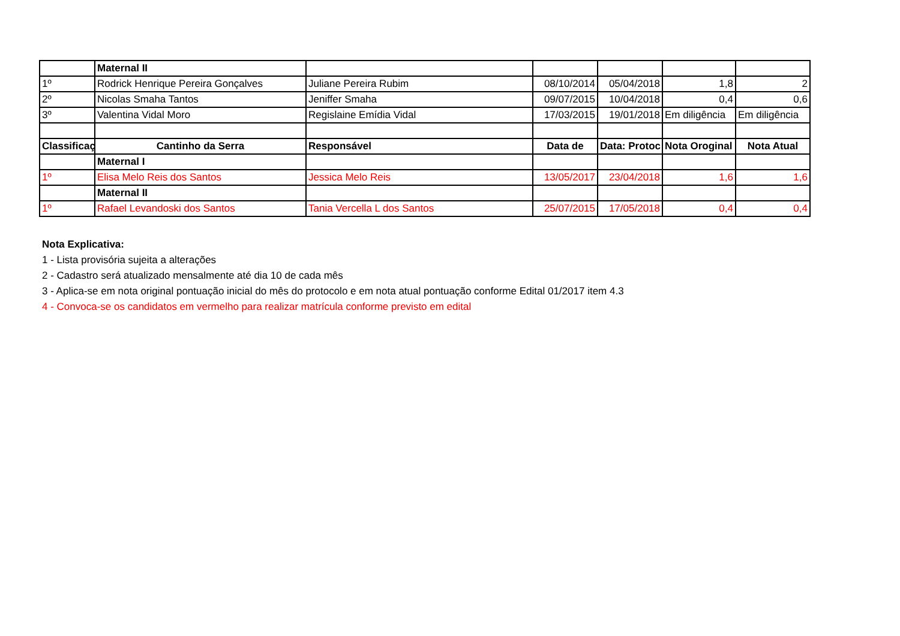| | Maternal II | | | | | |
| 1º | Rodrick Henrique Pereira Gonçalves | Juliane Pereira Rubim | 08/10/2014 | 05/04/2018 | 1,8 | 2 |
| 2º | Nicolas Smaha Tantos | Jeniffer Smaha | 09/07/2015 | 10/04/2018 | 0,4 | 0,6 |
| 3º | Valentina Vidal Moro | Regislaine Emídia Vidal | 17/03/2015 | 19/01/2018 | Em diligência | Em diligência |
| Classificaç | Cantinho da Serra | Responsável | Data de | Data: Protoc | Nota Oroginal | Nota Atual |
| | Maternal I | | | | | |
| 1º | Elisa Melo Reis dos Santos | Jessica Melo Reis | 13/05/2017 | 23/04/2018 | 1,6 | 1,6 |
| | Maternal II | | | | | |
| 1º | Rafael Levandoski dos Santos | Tania Vercella L dos Santos | 25/07/2015 | 17/05/2018 | 0,4 | 0,4 |
Nota Explicativa:
1 - Lista provisória sujeita a alterações
2 - Cadastro será atualizado mensalmente até dia 10 de cada mês
3 - Aplica-se em nota original pontuação inicial do mês do protocolo e em nota atual pontuação conforme Edital 01/2017 item 4.3
4 - Convoca-se os candidatos em vermelho para realizar matrícula conforme previsto em edital